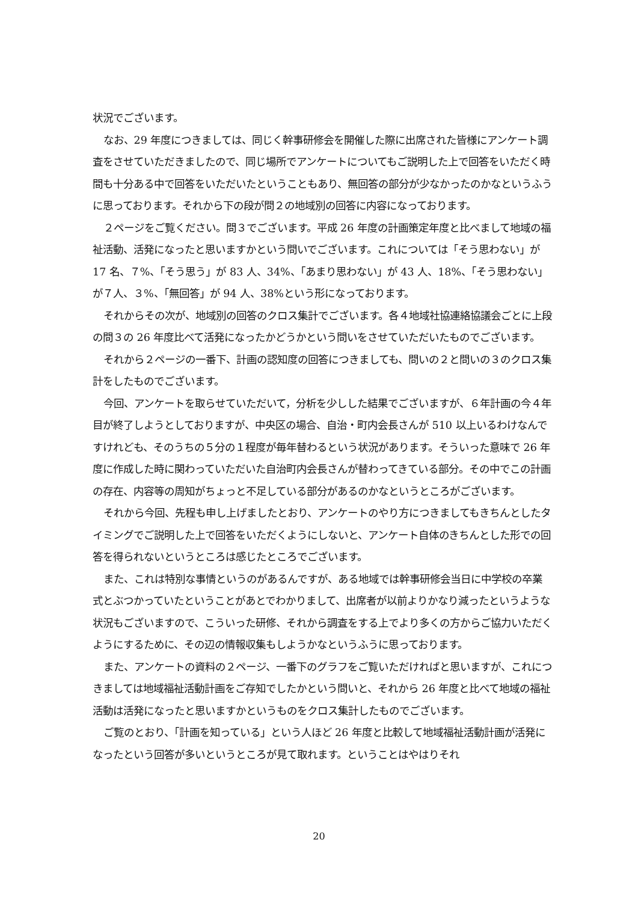状況でございます。
なお、29 年度につきましては、同じく幹事研修会を開催した際に出席された皆様にアンケート調査をさせていただきましたので、同じ場所でアンケートについてもご説明した上で回答をいただく時間も十分ある中で回答をいただいたということもあり、無回答の部分が少なかったのかなというふうに思っております。それから下の段が問２の地域別の回答に内容になっております。
２ページをご覧ください。問３でございます。平成 26 年度の計画策定年度と比べまして地域の福祉活動、活発になったと思いますかという問いでございます。これについては「そう思わない」が 17 名、７%、「そう思う」が 83 人、34%、「あまり思わない」が 43 人、18%、「そう思わない」が７人、３%、「無回答」が 94 人、38%という形になっております。
それからその次が、地域別の回答のクロス集計でございます。各４地域社協連絡協議会ごとに上段の問３の 26 年度比べて活発になったかどうかという問いをさせていただいたものでございます。
それから２ページの一番下、計画の認知度の回答につきましても、問いの２と問いの３のクロス集計をしたものでございます。
今回、アンケートを取らせていただいて，分析を少しした結果でございますが、６年計画の今４年目が終了しようとしておりますが、中央区の場合、自治・町内会長さんが 510 以上いるわけなんですけれども、そのうちの５分の１程度が毎年替わるという状況があります。そういった意味で 26 年度に作成した時に関わっていただいた自治町内会長さんが替わってきている部分。その中でこの計画の存在、内容等の周知がちょっと不足している部分があるのかなというところがございます。
それから今回、先程も申し上げましたとおり、アンケートのやり方につきましてもきちんとしたタイミングでご説明した上で回答をいただくようにしないと、アンケート自体のきちんとした形での回答を得られないというところは感じたところでございます。
また、これは特別な事情というのがあるんですが、ある地域では幹事研修会当日に中学校の卒業式とぶつかっていたということがあとでわかりまして、出席者が以前よりかなり減ったというような状況もございますので、こういった研修、それから調査をする上でより多くの方からご協力いただくようにするために、その辺の情報収集もしようかなというふうに思っております。
また、アンケートの資料の２ページ、一番下のグラフをご覧いただければと思いますが、これにつきましては地域福祉活動計画をご存知でしたかという問いと、それから 26 年度と比べて地域の福祉活動は活発になったと思いますかというものをクロス集計したものでございます。
ご覧のとおり、「計画を知っている」という人ほど 26 年度と比較して地域福祉活動計画が活発になったという回答が多いというところが見て取れます。ということはやはりそれ
20